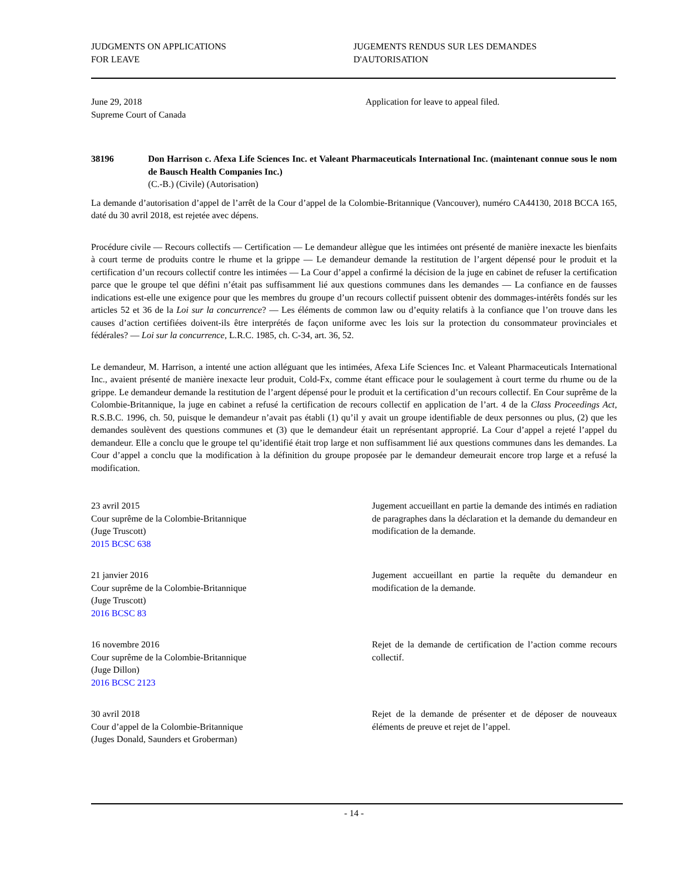JUDGMENTS ON APPLICATIONS
FOR LEAVE
JUGEMENTS RENDUS SUR LES DEMANDES
D'AUTORISATION
June 29, 2018
Supreme Court of Canada
Application for leave to appeal filed.
38196 Don Harrison c. Afexa Life Sciences Inc. et Valeant Pharmaceuticals International Inc. (maintenant connue sous le nom de Bausch Health Companies Inc.)
(C.-B.) (Civile) (Autorisation)
La demande d’autorisation d’appel de l’arrêt de la Cour d’appel de la Colombie-Britannique (Vancouver), numéro CA44130, 2018 BCCA 165, daté du 30 avril 2018, est rejetée avec dépens.
Procédure civile — Recours collectifs — Certification — Le demandeur allègue que les intimées ont présenté de manière inexacte les bienfaits à court terme de produits contre le rhume et la grippe — Le demandeur demande la restitution de l’argent dépensé pour le produit et la certification d’un recours collectif contre les intimées — La Cour d’appel a confirmé la décision de la juge en cabinet de refuser la certification parce que le groupe tel que défini n’était pas suffisamment lié aux questions communes dans les demandes — La confiance en de fausses indications est-elle une exigence pour que les membres du groupe d’un recours collectif puissent obtenir des dommages-intérêts fondés sur les articles 52 et 36 de la Loi sur la concurrence? — Les éléments de common law ou d’equity relatifs à la confiance que l’on trouve dans les causes d’action certifiées doivent-ils être interprétés de façon uniforme avec les lois sur la protection du consommateur provinciales et fédérales? — Loi sur la concurrence, L.R.C. 1985, ch. C-34, art. 36, 52.
Le demandeur, M. Harrison, a intenté une action alléguant que les intimées, Afexa Life Sciences Inc. et Valeant Pharmaceuticals International Inc., avaient présenté de manière inexacte leur produit, Cold-Fx, comme étant efficace pour le soulagement à court terme du rhume ou de la grippe. Le demandeur demande la restitution de l’argent dépensé pour le produit et la certification d’un recours collectif. En Cour suprême de la Colombie-Britannique, la juge en cabinet a refusé la certification de recours collectif en application de l’art. 4 de la Class Proceedings Act, R.S.B.C. 1996, ch. 50, puisque le demandeur n’avait pas établi (1) qu’il y avait un groupe identifiable de deux personnes ou plus, (2) que les demandes soulèvent des questions communes et (3) que le demandeur était un représentant approprié. La Cour d’appel a rejeté l’appel du demandeur. Elle a conclu que le groupe tel qu’identifié était trop large et non suffisamment lié aux questions communes dans les demandes. La Cour d’appel a conclu que la modification à la définition du groupe proposée par le demandeur demeurait encore trop large et a refusé la modification.
23 avril 2015
Cour suprême de la Colombie-Britannique
(Juge Truscott)
2015 BCSC 638
Jugement accueillant en partie la demande des intimés en radiation de paragraphes dans la déclaration et la demande du demandeur en modification de la demande.
21 janvier 2016
Cour suprême de la Colombie-Britannique
(Juge Truscott)
2016 BCSC 83
Jugement accueillant en partie la requête du demandeur en modification de la demande.
16 novembre 2016
Cour suprême de la Colombie-Britannique
(Juge Dillon)
2016 BCSC 2123
Rejet de la demande de certification de l’action comme recours collectif.
30 avril 2018
Cour d’appel de la Colombie-Britannique
(Juges Donald, Saunders et Groberman)
Rejet de la demande de présenter et de déposer de nouveaux éléments de preuve et rejet de l’appel.
- 14 -